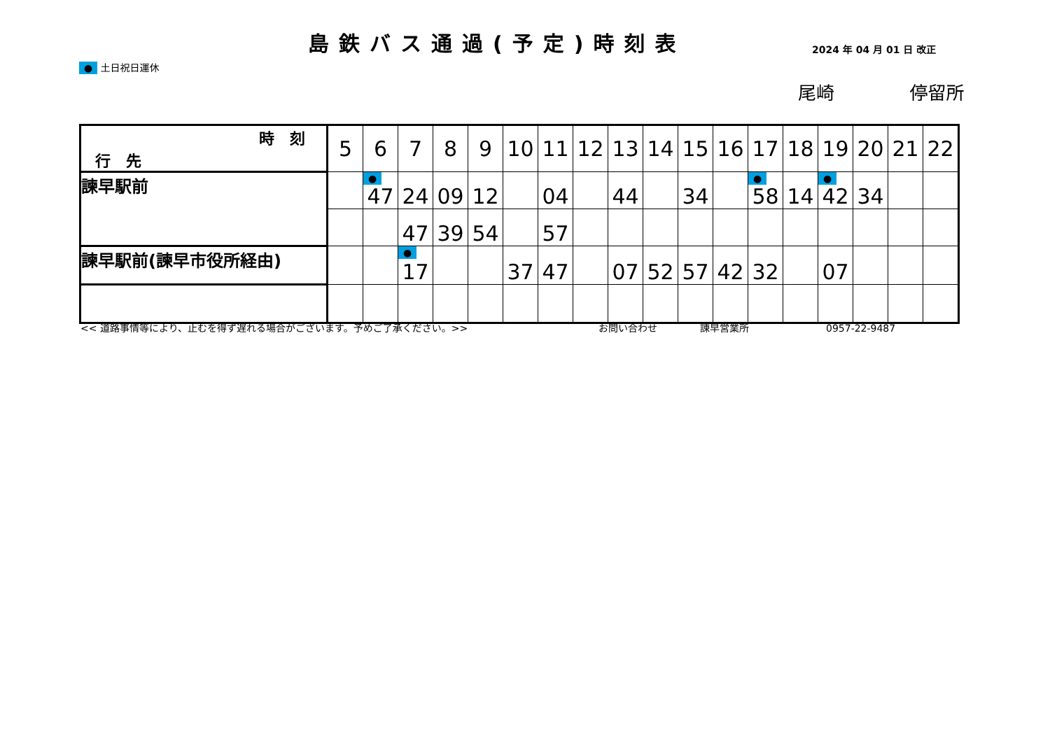島鉄バス通過(予定)時刻表 2024 年 04 月 01 日 改正
● 土日祝日運休
尾崎 停留所
| 時 刻 行 先 | 5 | 6 | 7 | 8 | 9 | 10 | 11 | 12 | 13 | 14 | 15 | 16 | 17 | 18 | 19 | 20 | 21 | 22 |
| 諫早駅前 | | ● 47 | 24 | 09 | 12 | | 04 | | 44 | | 34 | | ● 58 | 14 | ● 42 | 34 | | |
| | | | 47 | 39 | 54 | | 57 | | | | | | | | | | | |
| 諫早駅前(諫早市役所経由) | | | ● 17 | | | 37 | 47 | | 07 | 52 | 57 | 42 | 32 | | 07 | | | |
<< 道路事情等により、止むを得ず遅れる場合がございます。予めご了承ください。>> お問い合わせ 諫早営業所 0957-22-9487